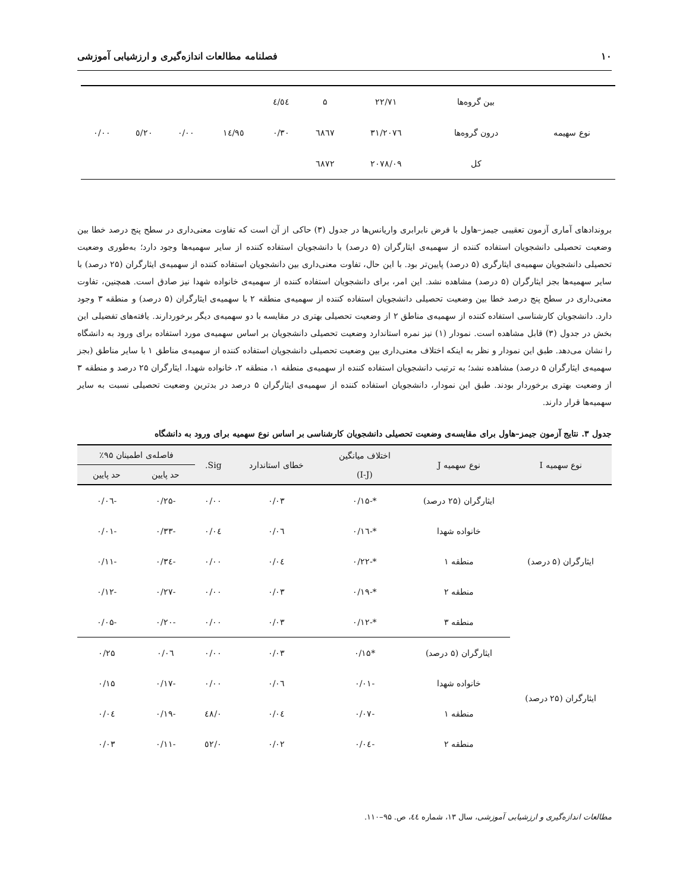۱۰ فصلنامه مطالعات اندازه‌گیری و ارزشیابی آموزشی
| | بین گروه‌ها | ۲۲/۷۱ | ۵ | ٤/٥٤ | | | | |
| نوع سهیمه | درون گروه‌ها | ۲۰۷٦/۳۱ | ٦٨٦٧ | ۰/۳۰ | ١٤/٩٥ | ۰/۰۰ | ٥/٢٠ | ۰/۰۰ |
| | کل | ۲۰۷۸/۰۹ | ٦٨٧٢ | | | | | |
بروندادهای آماری آزمون تعقیبی جیمز–هاول با فرض نابرابری واریانس‌ها در جدول (۳) حاکی از آن است که تفاوت معنی‌داری در سطح پنج درصد خطا بین وضعیت تحصیلی دانشجویان استفاده کننده از سهمیه‌ی ایثارگران (۵ درصد) با دانشجویان استفاده کننده از سایر سهمیه‌ها وجود دارد؛ به‌طوری وضعیت تحصیلی دانشجویان سهمیه‌ی ایثارگری (۵ درصد) پایین‌تر بود. با این حال، تفاوت معنی‌داری بین دانشجویان استفاده کننده از سهمیه‌ی ایثارگران (۲۵ درصد) با سایر سهمیه‌ها بجز ایثارگران (۵ درصد) مشاهده نشد. این امر، برای دانشجویان استفاده کننده از سهمیه‌ی خانواده شهدا نیز صادق است. همچنین، تفاوت معنی‌داری در سطح پنج درصد خطا بین وضعیت تحصیلی دانشجویان استفاده کننده از سهمیه‌ی منطقه ۲ با سهمیه‌ی ایثارگران (۵ درصد) و منطقه ۳ وجود دارد. دانشجویان کارشناسی استفاده کننده از سهمیه‌ی مناطق ۲ از وضعیت تحصیلی بهتری در مقایسه با دو سهمیه‌ی دیگر برخوردارند. یافته‌های تفضیلی این بخش در جدول (۳) قابل مشاهده است. نمودار (۱) نیز نمره استاندارد وضعیت تحصیلی دانشجویان بر اساس سهمیه‌ی مورد استفاده برای ورود به دانشگاه را نشان می‌دهد. طبق این نمودار و نظر به اینکه اختلاف معنی‌داری بین وضعیت تحصیلی دانشجویان استفاده کننده از سهمیه‌ی مناطق ۱ با سایر مناطق (بجز سهمیه‌ی ایثارگران ۵ درصد) مشاهده نشد؛ به ترتیب دانشجویان استفاده کننده از سهمیه‌ی منطقه ۱، منطقه ۲، خانواده شهدا، ایثارگران ۲۵ درصد و منطقه ۳ از وضعیت بهتری برخوردار بودند. طبق این نمودار، دانشجویان استفاده کننده از سهمیه‌ی ایثارگران ۵ درصد در بدترین وضعیت تحصیلی نسبت به سایر سهمیه‌ها قرار دارند.
جدول ۳. نتایج آزمون جیمز–هاول برای مقایسه‌ی وضعیت تحصیلی دانشجویان کارشناسی بر اساس نوع سهمیه برای ورود به دانشگاه
| نوع سهمیه I | نوع سهمیه J | اختلاف میانگین (I-J) | خطای استاندارد | Sig. | فاصله‌ی اطمینان ۹۵٪ | |
| --- | --- | --- | --- | --- | --- | --- |
| | | | | | حد پایین | حد پایین |
| ایثارگران (۵ درصد) | ایثارگران (۲۵ درصد) | *-۰/۱۵ | ۰/۰۳ | ۰/۰۰ | -۰/۲۵ | -۰/۰٦ |
| | خانواده شهدا | *-۰/۱٦ | ۰/۰٦ | ۰/۰٤ | -۰/۳۳ | -۰/۰۱ |
| | منطقه ۱ | *-۰/۲۲ | ۰/۰٤ | ۰/۰۰ | -۰/۳٤ | -۰/۱۱ |
| | منطقه ۲ | *-۰/۱۹ | ۰/۰۳ | ۰/۰۰ | -۰/۲۷ | -۰/۱۲ |
| | منطقه ۳ | *-۰/۱۲ | ۰/۰۳ | ۰/۰۰ | -۰/۲۰ | -۰/۰۵ |
| ایثارگران (۲۵ درصد) | ایثارگران (۵ درصد) | *۰/۱۵ | ۰/۰۳ | ۰/۰۰ | ۰/۰٦ | ۰/۲۵ |
| | خانواده شهدا | -۰/۰۱ | ۰/۰٦ | ۰/۰۰ | -۰/۱۷ | ۰/۱۵ |
| | منطقه ۱ | -۰/۰۷ | ۰/۰٤ | ۰/٤٨ | -۰/۱۹ | ۰/۰٤ |
| | منطقه ۲ | -۰/۰٤ | ۰/۰۲ | ۰/٥۲ | -۰/۱۱ | ۰/۰۳ |
مطالعات اندازه‌گیری و ارزشیابی آموزشی، سال ۱۳، شماره ٤٤، ص. ۹۵–۱۱۰.